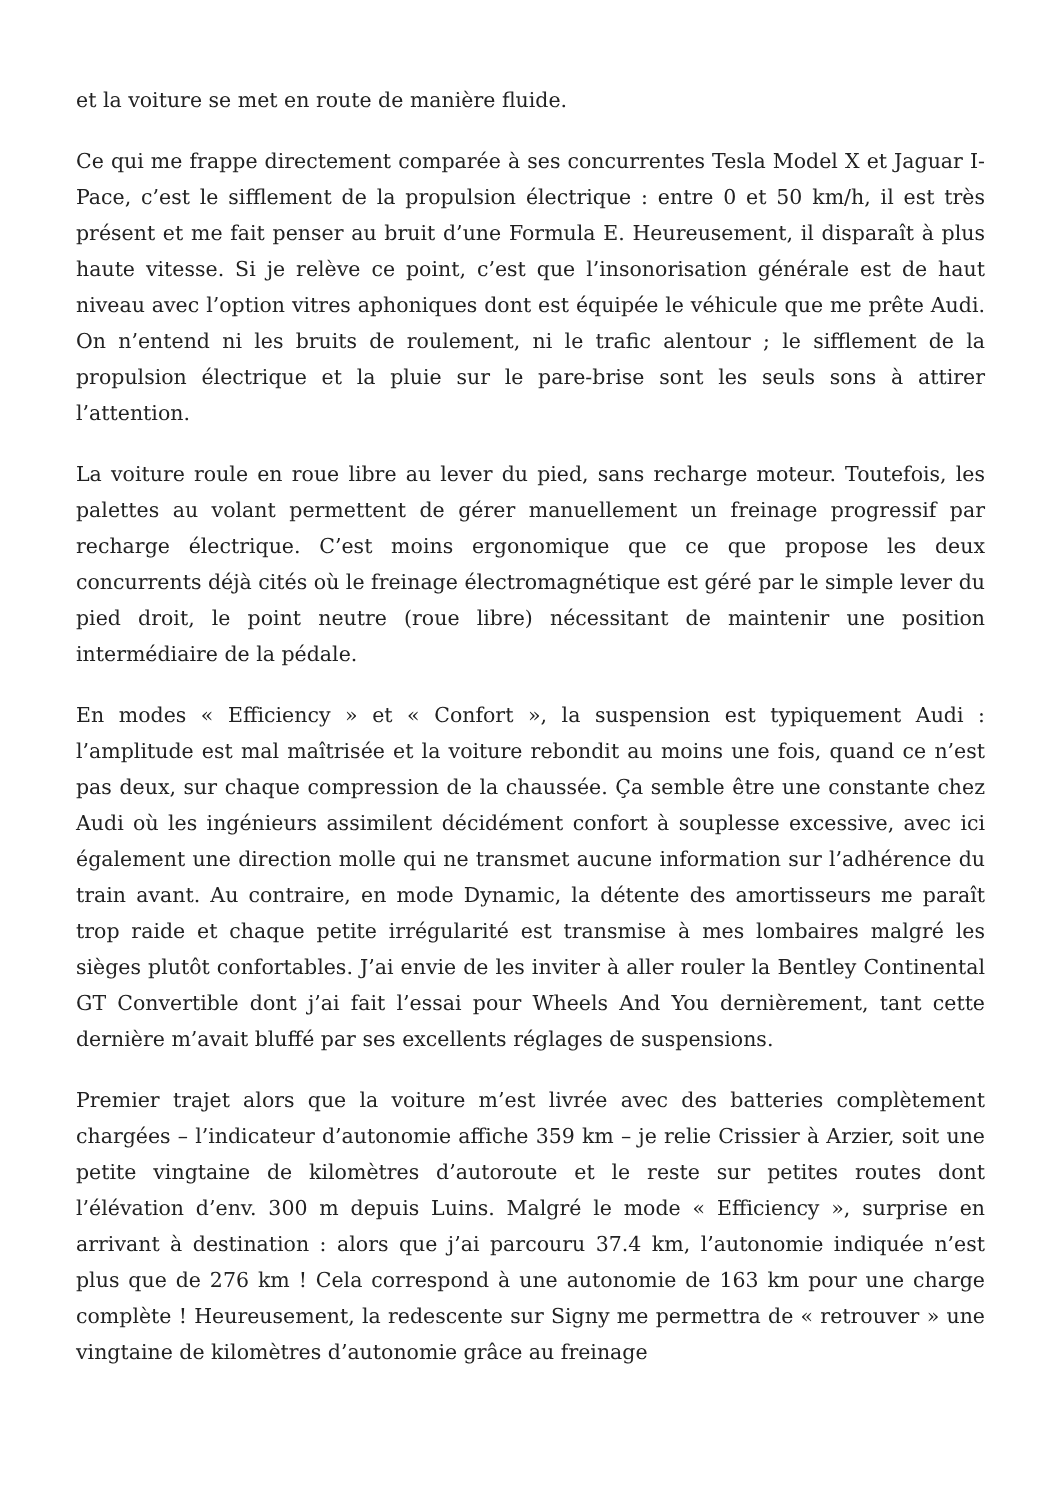et la voiture se met en route de manière fluide.
Ce qui me frappe directement comparée à ses concurrentes Tesla Model X et Jaguar I-Pace, c’est le sifflement de la propulsion électrique : entre 0 et 50 km/h, il est très présent et me fait penser au bruit d’une Formula E. Heureusement, il disparaît à plus haute vitesse. Si je relève ce point, c’est que l’insonorisation générale est de haut niveau avec l’option vitres aphoniques dont est équipée le véhicule que me prête Audi. On n’entend ni les bruits de roulement, ni le trafic alentour ; le sifflement de la propulsion électrique et la pluie sur le pare-brise sont les seuls sons à attirer l’attention.
La voiture roule en roue libre au lever du pied, sans recharge moteur. Toutefois, les palettes au volant permettent de gérer manuellement un freinage progressif par recharge électrique. C’est moins ergonomique que ce que propose les deux concurrents déjà cités où le freinage électromagnétique est géré par le simple lever du pied droit, le point neutre (roue libre) nécessitant de maintenir une position intermédiaire de la pédale.
En modes « Efficiency » et « Confort », la suspension est typiquement Audi : l’amplitude est mal maîtrisée et la voiture rebondit au moins une fois, quand ce n’est pas deux, sur chaque compression de la chaussée. Ça semble être une constante chez Audi où les ingénieurs assimilent décidément confort à souplesse excessive, avec ici également une direction molle qui ne transmet aucune information sur l’adhérence du train avant. Au contraire, en mode Dynamic, la détente des amortisseurs me paraît trop raide et chaque petite irrégularité est transmise à mes lombaires malgré les sièges plutôt confortables. J’ai envie de les inviter à aller rouler la Bentley Continental GT Convertible dont j’ai fait l’essai pour Wheels And You dernièrement, tant cette dernière m’avait bluffé par ses excellents réglages de suspensions.
Premier trajet alors que la voiture m’est livrée avec des batteries complètement chargées – l’indicateur d’autonomie affiche 359 km – je relie Crissier à Arzier, soit une petite vingtaine de kilomètres d’autoroute et le reste sur petites routes dont l’élévation d’env. 300 m depuis Luins. Malgré le mode « Efficiency », surprise en arrivant à destination : alors que j’ai parcouru 37.4 km, l’autonomie indiquée n’est plus que de 276 km ! Cela correspond à une autonomie de 163 km pour une charge complète ! Heureusement, la redescente sur Signy me permettra de « retrouver » une vingtaine de kilomètres d’autonomie grâce au freinage